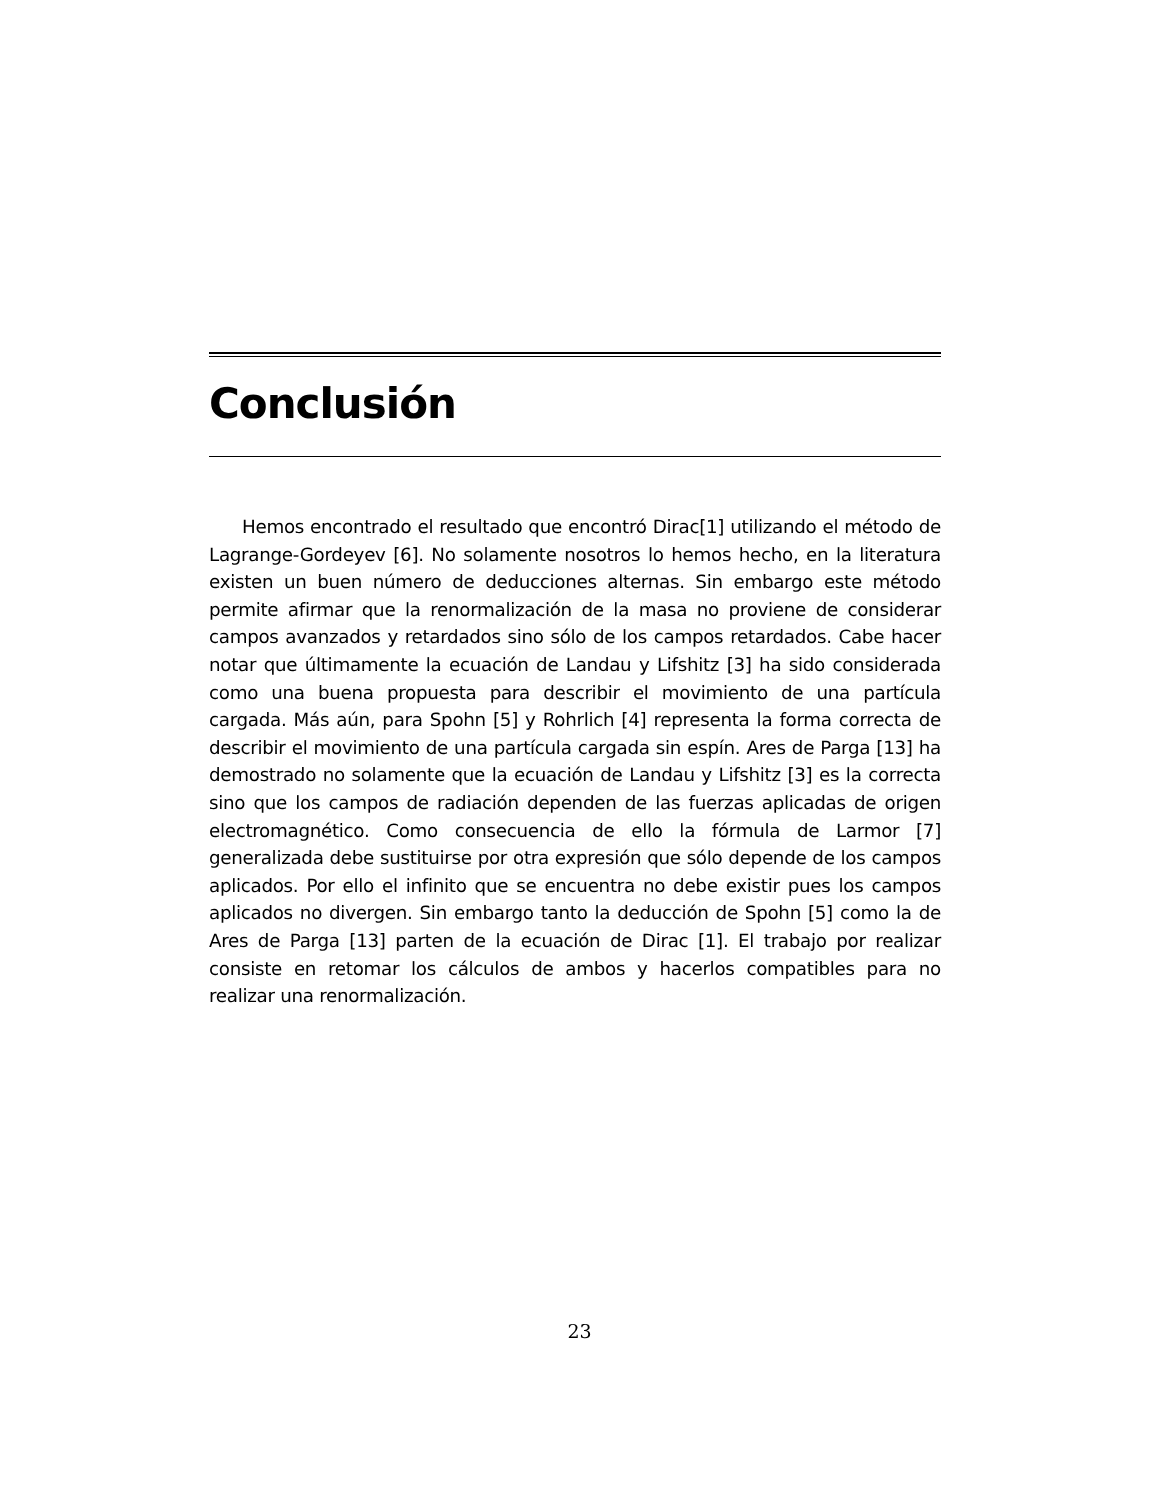Conclusión
Hemos encontrado el resultado que encontró Dirac[1] utilizando el método de Lagrange-Gordeyev [6]. No solamente nosotros lo hemos hecho, en la literatura existen un buen número de deducciones alternas. Sin embargo este método permite afirmar que la renormalización de la masa no proviene de considerar campos avanzados y retardados sino sólo de los campos retardados. Cabe hacer notar que últimamente la ecuación de Landau y Lifshitz [3] ha sido considerada como una buena propuesta para describir el movimiento de una partícula cargada. Más aún, para Spohn [5] y Rohrlich [4] representa la forma correcta de describir el movimiento de una partícula cargada sin espín. Ares de Parga [13] ha demostrado no solamente que la ecuación de Landau y Lifshitz [3] es la correcta sino que los campos de radiación dependen de las fuerzas aplicadas de origen electromagnético. Como consecuencia de ello la fórmula de Larmor [7] generalizada debe sustituirse por otra expresión que sólo depende de los campos aplicados. Por ello el infinito que se encuentra no debe existir pues los campos aplicados no divergen. Sin embargo tanto la deducción de Spohn [5] como la de Ares de Parga [13] parten de la ecuación de Dirac [1]. El trabajo por realizar consiste en retomar los cálculos de ambos y hacerlos compatibles para no realizar una renormalización.
23